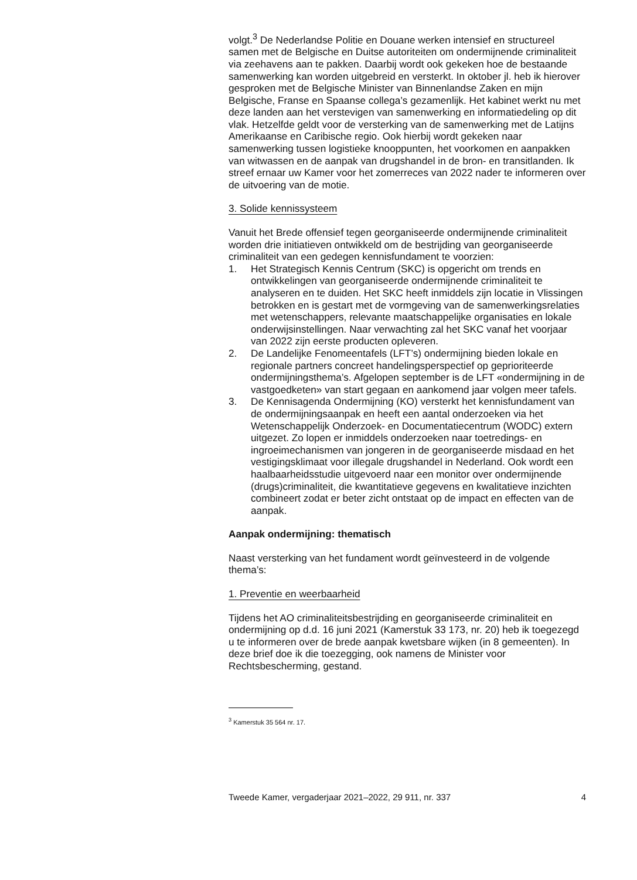volgt.<sup>3</sup> De Nederlandse Politie en Douane werken intensief en structureel samen met de Belgische en Duitse autoriteiten om ondermijnende criminaliteit via zeehavens aan te pakken. Daarbij wordt ook gekeken hoe de bestaande samenwerking kan worden uitgebreid en versterkt. In oktober jl. heb ik hierover gesproken met de Belgische Minister van Binnenlandse Zaken en mijn Belgische, Franse en Spaanse collega’s gezamenlijk. Het kabinet werkt nu met deze landen aan het verstevigen van samenwerking en informatiedeling op dit vlak. Hetzelfde geldt voor de versterking van de samenwerking met de Latijns Amerikaanse en Caribische regio. Ook hierbij wordt gekeken naar samenwerking tussen logistieke knooppunten, het voorkomen en aanpakken van witwassen en de aanpak van drugshandel in de bron- en transitlanden. Ik streef ernaar uw Kamer voor het zomerreces van 2022 nader te informeren over de uitvoering van de motie.
3. Solide kennissysteem
Vanuit het Brede offensief tegen georganiseerde ondermijnende criminaliteit worden drie initiatieven ontwikkeld om de bestrijding van georganiseerde criminaliteit van een gedegen kennisfundament te voorzien:
1. Het Strategisch Kennis Centrum (SKC) is opgericht om trends en ontwikkelingen van georganiseerde ondermijnende criminaliteit te analyseren en te duiden. Het SKC heeft inmiddels zijn locatie in Vlissingen betrokken en is gestart met de vormgeving van de samenwerkingsrelaties met wetenschappers, relevante maatschappelijke organisaties en lokale onderwijsinstellingen. Naar verwachting zal het SKC vanaf het voorjaar van 2022 zijn eerste producten opleveren.
2. De Landelijke Fenomeentafels (LFT’s) ondermijning bieden lokale en regionale partners concreet handelingsperspectief op geprioriteerde ondermijningsthema’s. Afgelopen september is de LFT «ondermijning in de vastgoedketen» van start gegaan en aankomend jaar volgen meer tafels.
3. De Kennisagenda Ondermijning (KO) versterkt het kennisfundament van de ondermijningsaanpak en heeft een aantal onderzoeken via het Wetenschappelijk Onderzoek- en Documentatiecentrum (WODC) extern uitgezet. Zo lopen er inmiddels onderzoeken naar toetredings- en ingroeimechanismen van jongeren in de georganiseerde misdaad en het vestigingsklimaat voor illegale drugshandel in Nederland. Ook wordt een haalbaarheidsstudie uitgevoerd naar een monitor over ondermijnende (drugs)criminaliteit, die kwantitatieve gegevens en kwalitatieve inzichten combineert zodat er beter zicht ontstaat op de impact en effecten van de aanpak.
Aanpak ondermijning: thematisch
Naast versterking van het fundament wordt geïnvesteerd in de volgende thema’s:
1. Preventie en weerbaarheid
Tijdens het AO criminaliteitsbestrijding en georganiseerde criminaliteit en ondermijning op d.d. 16 juni 2021 (Kamerstuk 33 173, nr. 20) heb ik toegezegd u te informeren over de brede aanpak kwetsbare wijken (in 8 gemeenten). In deze brief doe ik die toezegging, ook namens de Minister voor Rechtsbescherming, gestand.
<sup>3</sup> Kamerstuk 35 564 nr. 17.
Tweede Kamer, vergaderjaar 2021–2022, 29 911, nr. 337 4